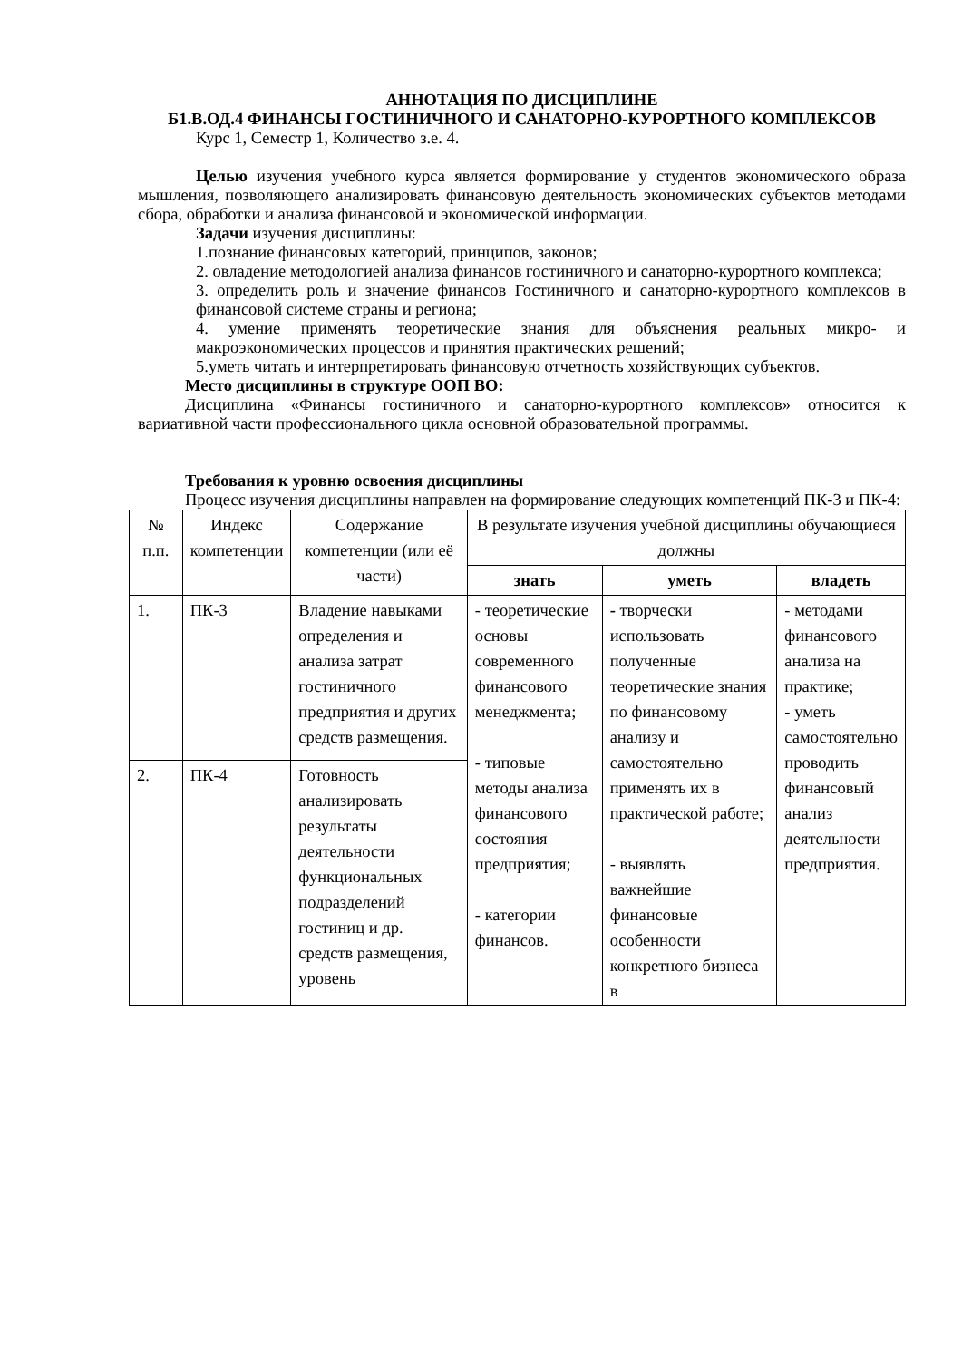АННОТАЦИЯ ПО ДИСЦИПЛИНЕ
Б1.В.ОД.4 ФИНАНСЫ ГОСТИНИЧНОГО И САНАТОРНО-КУРОРТНОГО КОМПЛЕКСОВ
Курс 1, Семестр 1, Количество з.е. 4.
Целью изучения учебного курса является формирование у студентов экономического образа мышления, позволяющего анализировать финансовую деятельность экономических субъектов методами сбора, обработки и анализа финансовой и экономической информации.
Задачи изучения дисциплины:
1.познание финансовых категорий, принципов, законов;
2. овладение методологией анализа финансов гостиничного и санаторно-курортного комплекса;
3. определить роль и значение финансов Гостиничного и санаторно-курортного комплексов в финансовой системе страны и региона;
4. умение применять теоретические знания для объяснения реальных микро- и макроэкономических процессов и принятия практических решений;
5.уметь читать и интерпретировать финансовую отчетность хозяйствующих субъектов.
Место дисциплины в структуре ООП ВО:
Дисциплина «Финансы гостиничного и санаторно-курортного комплексов» относится к вариативной части профессионального цикла основной образовательной программы.
Требования к уровню освоения дисциплины
Процесс изучения дисциплины направлен на формирование следующих компетенций ПК-3 и ПК-4:
| № п.п. | Индекс компетенции | Содержание компетенции (или её части) | В результате изучения учебной дисциплины обучающиеся должны | | |
| --- | --- | --- | --- | --- | --- |
| | | | знать | уметь | владеть |
| 1. | ПК-3 | Владение навыками определения и анализа затрат гостиничного предприятия и других средств размещения. | - теоретические основы современного финансового менеджмента; - типовые методы анализа финансового состояния предприятия; - категории финансов. | - творчески использовать полученные теоретические знания по финансовому анализу и самостоятельно применять их в практической работе; - выявлять важнейшие финансовые особенности конкретного бизнеса в | - методами финансового анализа на практике; - уметь самостоятельно проводить финансовый анализ деятельности предприятия. |
| 2. | ПК-4 | Готовность анализировать результаты деятельности функциональных подразделений гостиниц и др. средств размещения, уровень | | | |